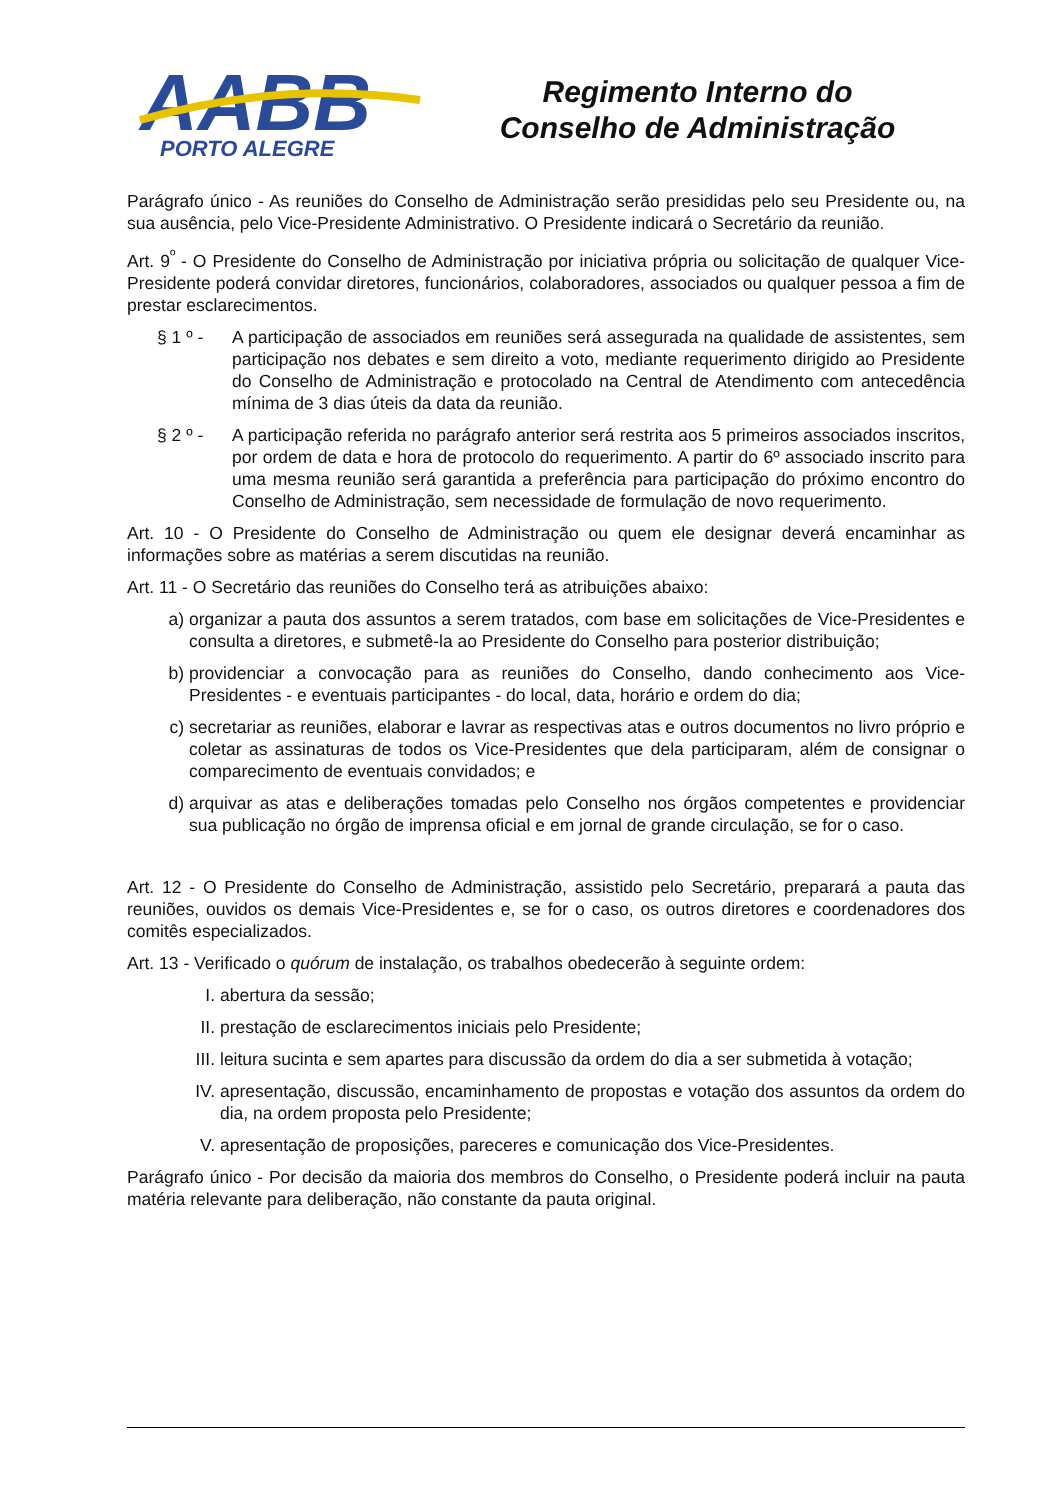AABB
PORTO ALEGRE
Regimento Interno do
Conselho de Administração
Parágrafo único - As reuniões do Conselho de Administração serão presididas pelo seu Presidente ou, na sua ausência, pelo Vice-Presidente Administrativo. O Presidente indicará o Secretário da reunião.
Art. 9<sup>º</sup> - O Presidente do Conselho de Administração por iniciativa própria ou solicitação de qualquer Vice-Presidente poderá convidar diretores, funcionários, colaboradores, associados ou qualquer pessoa a fim de prestar esclarecimentos.
§ 1 º - A participação de associados em reuniões será assegurada na qualidade de assistentes, sem participação nos debates e sem direito a voto, mediante requerimento dirigido ao Presidente do Conselho de Administração e protocolado na Central de Atendimento com antecedência mínima de 3 dias úteis da data da reunião.
§ 2 º - A participação referida no parágrafo anterior será restrita aos 5 primeiros associados inscritos, por ordem de data e hora de protocolo do requerimento. A partir do 6º associado inscrito para uma mesma reunião será garantida a preferência para participação do próximo encontro do Conselho de Administração, sem necessidade de formulação de novo requerimento.
Art. 10 - O Presidente do Conselho de Administração ou quem ele designar deverá encaminhar as informações sobre as matérias a serem discutidas na reunião.
Art. 11 - O Secretário das reuniões do Conselho terá as atribuições abaixo:
a) organizar a pauta dos assuntos a serem tratados, com base em solicitações de Vice-Presidentes e consulta a diretores, e submetê-la ao Presidente do Conselho para posterior distribuição;
b) providenciar a convocação para as reuniões do Conselho, dando conhecimento aos Vice-Presidentes - e eventuais participantes - do local, data, horário e ordem do dia;
c) secretariar as reuniões, elaborar e lavrar as respectivas atas e outros documentos no livro próprio e coletar as assinaturas de todos os Vice-Presidentes que dela participaram, além de consignar o comparecimento de eventuais convidados; e
d) arquivar as atas e deliberações tomadas pelo Conselho nos órgãos competentes e providenciar sua publicação no órgão de imprensa oficial e em jornal de grande circulação, se for o caso.
Art. 12 - O Presidente do Conselho de Administração, assistido pelo Secretário, preparará a pauta das reuniões, ouvidos os demais Vice-Presidentes e, se for o caso, os outros diretores e coordenadores dos comitês especializados.
Art. 13 - Verificado o quórum de instalação, os trabalhos obedecerão à seguinte ordem:
I. abertura da sessão;
II. prestação de esclarecimentos iniciais pelo Presidente;
III. leitura sucinta e sem apartes para discussão da ordem do dia a ser submetida à votação;
IV. apresentação, discussão, encaminhamento de propostas e votação dos assuntos da ordem do dia, na ordem proposta pelo Presidente;
V. apresentação de proposições, pareceres e comunicação dos Vice-Presidentes.
Parágrafo único - Por decisão da maioria dos membros do Conselho, o Presidente poderá incluir na pauta matéria relevante para deliberação, não constante da pauta original.